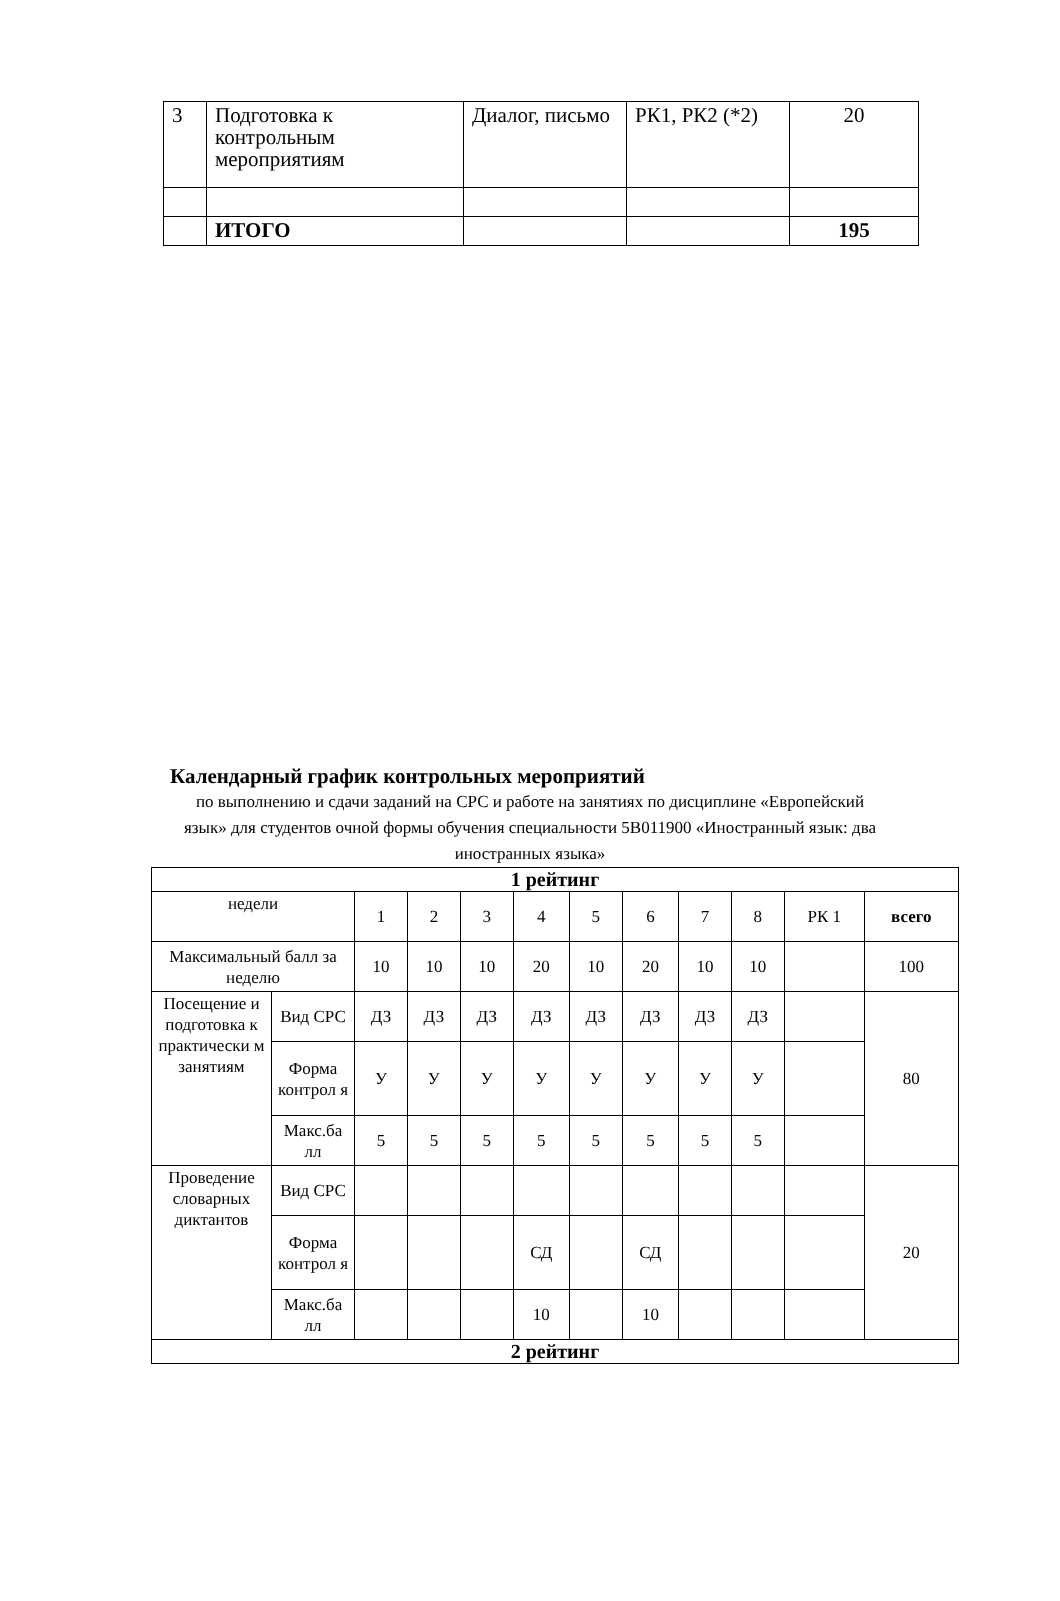| 3 | Подготовка к контрольным мероприятиям | Диалог, письмо | РК1, РК2 (*2) | 20 |
| | ИТОГО | | | 195 |
Календарный график контрольных мероприятий
по выполнению и сдачи заданий на СРС и работе на занятиях по дисциплине «Европейский язык» для студентов очной формы обучения специальности 5В011900 «Иностранный язык: два иностранных языка»
| 1 рейтинг | | | | | | | | | | | |
| --- | --- | --- | --- | --- | --- | --- | --- | --- | --- | --- | --- |
| недели | | 1 | 2 | 3 | 4 | 5 | 6 | 7 | 8 | РК 1 | всего |
| Максимальный балл за неделю | | 10 | 10 | 10 | 20 | 10 | 20 | 10 | 10 | | 100 |
| Посещение и подготовка к практически м занятиям | Вид СРС | ДЗ | ДЗ | ДЗ | ДЗ | ДЗ | ДЗ | ДЗ | ДЗ | | 80 |
| | Форма контрол я | У | У | У | У | У | У | У | У | | |
| | Макс.ба лл | 5 | 5 | 5 | 5 | 5 | 5 | 5 | 5 | | |
| Проведение словарных диктантов | Вид СРС | | | | | | | | | | 20 |
| | Форма контрол я | | | | СД | | СД | | | | |
| | Макс.ба лл | | | | 10 | | 10 | | | | |
| 2 рейтинг | | | | | | | | | | | |